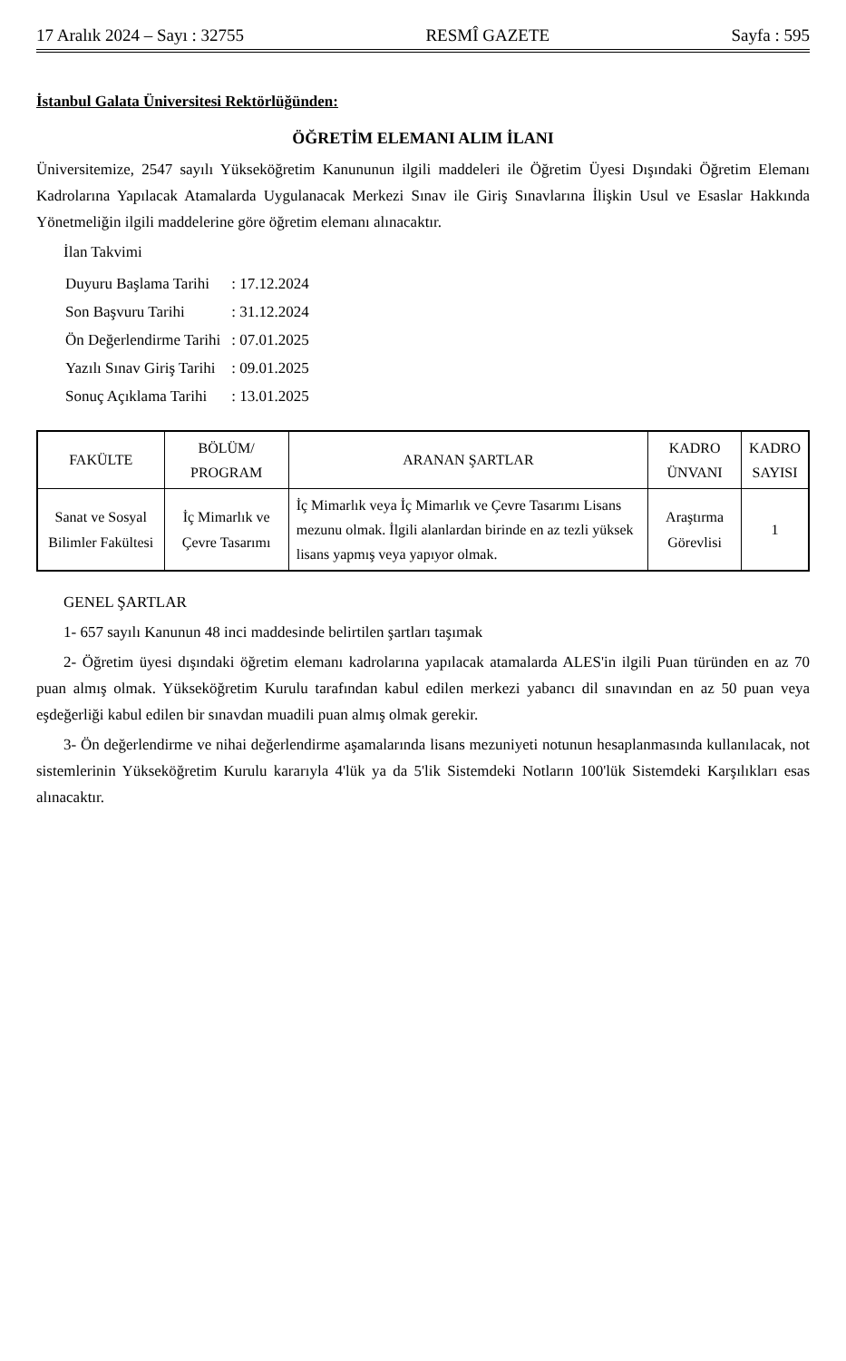17 Aralık 2024 – Sayı : 32755 RESMÎ GAZETE Sayfa : 595
İstanbul Galata Üniversitesi Rektörlüğünden:
ÖĞRETİM ELEMANI ALIM İLANI
Üniversitemize, 2547 sayılı Yükseköğretim Kanununun ilgili maddeleri ile Öğretim Üyesi Dışındaki Öğretim Elemanı Kadrolarına Yapılacak Atamalarda Uygulanacak Merkezi Sınav ile Giriş Sınavlarına İlişkin Usul ve Esaslar Hakkında Yönetmeliğin ilgili maddelerine göre öğretim elemanı alınacaktır.
İlan Takvimi
| Duyuru Başlama Tarihi | : 17.12.2024 |
| Son Başvuru Tarihi | : 31.12.2024 |
| Ön Değerlendirme Tarihi | : 07.01.2025 |
| Yazılı Sınav Giriş Tarihi | : 09.01.2025 |
| Sonuç Açıklama Tarihi | : 13.01.2025 |
| FAKÜLTE | BÖLÜM/ PROGRAM | ARANAN ŞARTLAR | KADRO ÜNVANI | KADRO SAYISI |
| --- | --- | --- | --- | --- |
| Sanat ve Sosyal Bilimler Fakültesi | İç Mimarlık ve Çevre Tasarımı | İç Mimarlık veya İç Mimarlık ve Çevre Tasarımı Lisans mezunu olmak. İlgili alanlardan birinde en az tezli yüksek lisans yapmış veya yapıyor olmak. | Araştırma Görevlisi | 1 |
GENEL ŞARTLAR
1- 657 sayılı Kanunun 48 inci maddesinde belirtilen şartları taşımak
2- Öğretim üyesi dışındaki öğretim elemanı kadrolarına yapılacak atamalarda ALES'in ilgili Puan türünden en az 70 puan almış olmak. Yükseköğretim Kurulu tarafından kabul edilen merkezi yabancı dil sınavından en az 50 puan veya eşdeğerliği kabul edilen bir sınavdan muadili puan almış olmak gerekir.
3- Ön değerlendirme ve nihai değerlendirme aşamalarında lisans mezuniyeti notunun hesaplanmasında kullanılacak, not sistemlerinin Yükseköğretim Kurulu kararıyla 4'lük ya da 5'lik Sistemdeki Notların 100'lük Sistemdeki Karşılıkları esas alınacaktır.